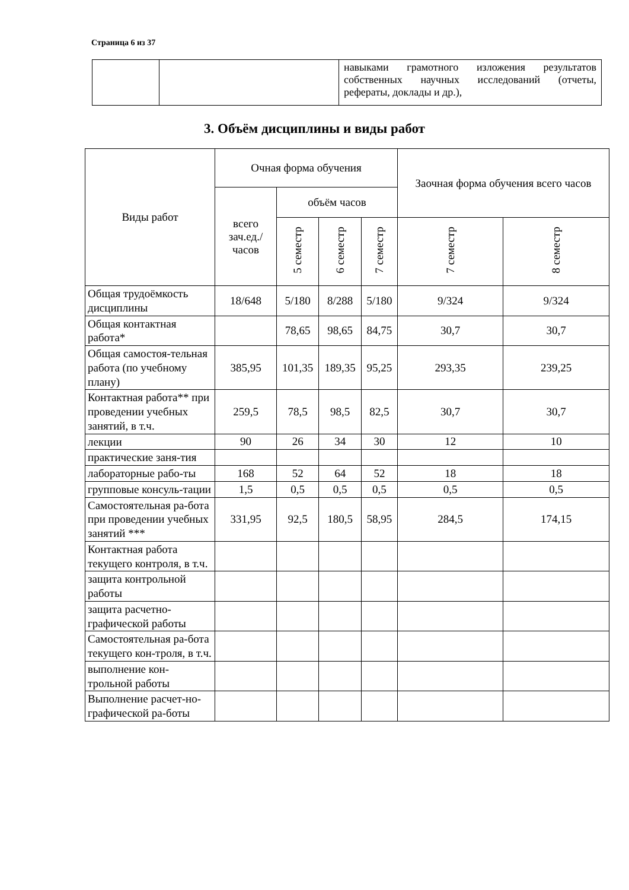Страница 6 из 37
| | | навыками грамотного изложения результатов собственных научных исследований (отчеты, рефераты, доклады и др.), |
3. Объём дисциплины и виды работ
| Виды работ | Очная форма обучения | | | | Заочная форма обучения всего часов | |
| --- | --- | --- | --- | --- | --- | --- |
| | всего зач.ед./ часов | объём часов | | | | |
| | | 5 семестр | 6 семестр | 7 семестр | 7 семестр | 8 семестр |
| Общая трудоёмкость дисциплины | 18/648 | 5/180 | 8/288 | 5/180 | 9/324 | 9/324 |
| Общая контактная работа* | | 78,65 | 98,65 | 84,75 | 30,7 | 30,7 |
| Общая самостоя-тельная работа (по учебному плану) | 385,95 | 101,35 | 189,35 | 95,25 | 293,35 | 239,25 |
| Контактная работа** при проведении учебных занятий, в т.ч. | 259,5 | 78,5 | 98,5 | 82,5 | 30,7 | 30,7 |
| лекции | 90 | 26 | 34 | 30 | 12 | 10 |
| практические заня-тия | | | | | | |
| лабораторные рабо-ты | 168 | 52 | 64 | 52 | 18 | 18 |
| групповые консуль-тации | 1,5 | 0,5 | 0,5 | 0,5 | 0,5 | 0,5 |
| Самостоятельная ра-бота при проведении учебных занятий *** | 331,95 | 92,5 | 180,5 | 58,95 | 284,5 | 174,15 |
| Контактная работа текущего контроля, в т.ч. | | | | | | |
| защита контрольной работы | | | | | | |
| защита расчетно-графической работы | | | | | | |
| Самостоятельная ра-бота текущего кон-троля, в т.ч. | | | | | | |
| выполнение кон-трольной работы | | | | | | |
| Выполнение расчет-но-графической ра-боты | | | | | | |